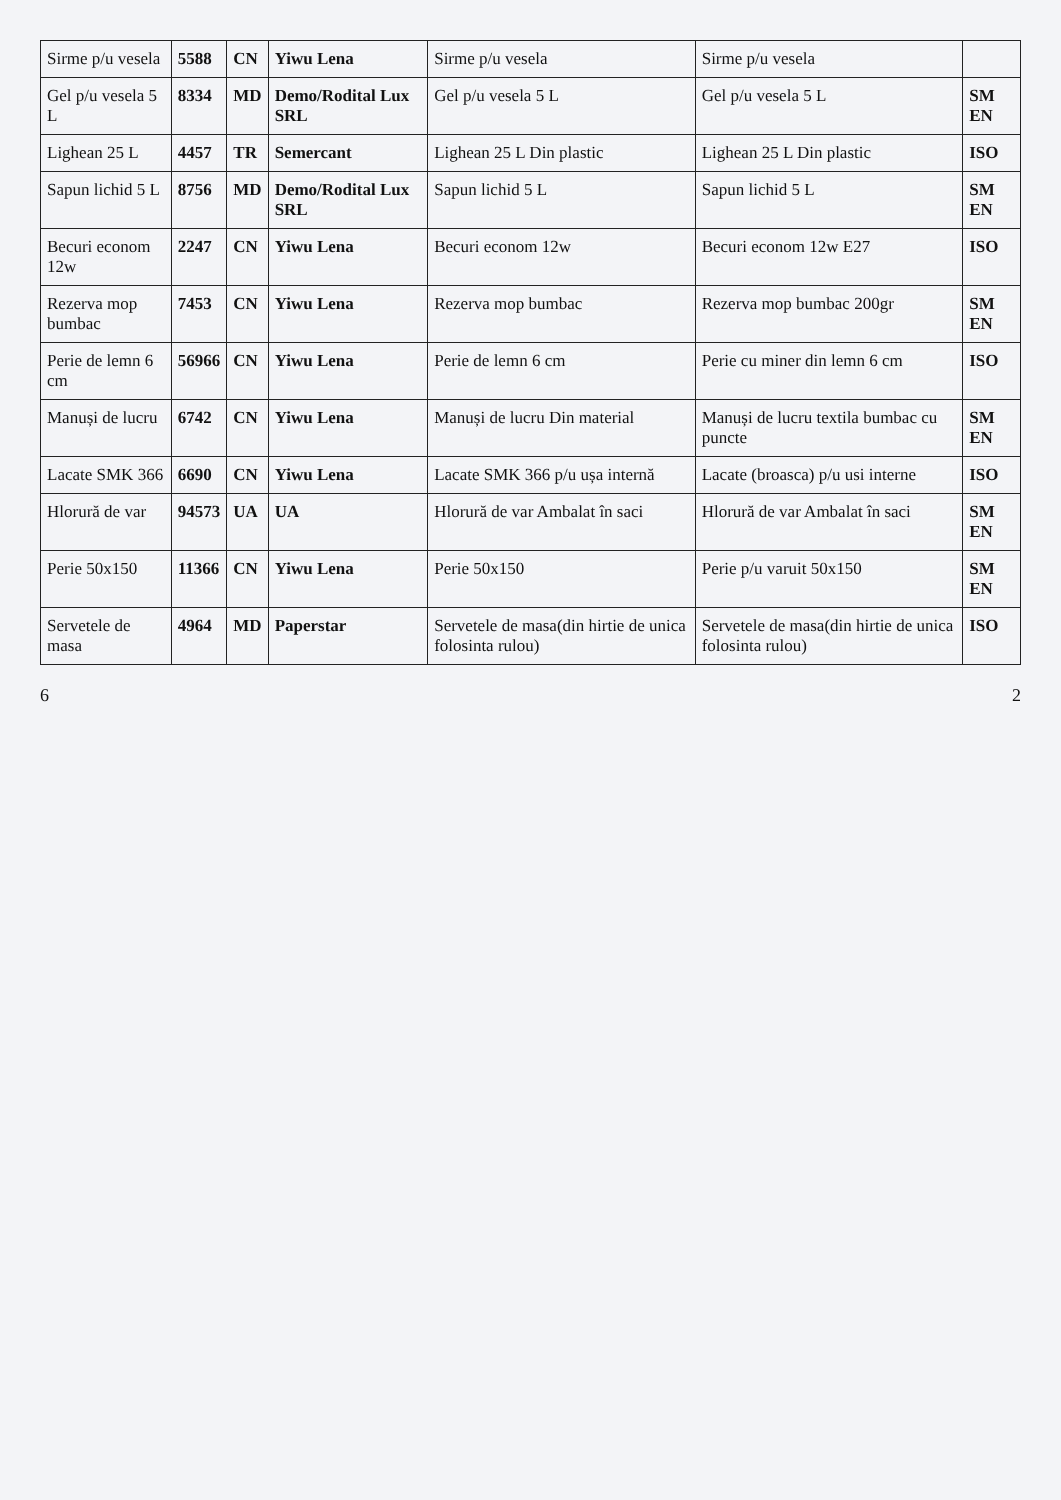| Sirme p/u vesela | 5588 | CN | Yiwu Lena | Sirme p/u vesela | Sirme p/u vesela | |
| Gel p/u vesela 5 L | 8334 | MD | Demo/Rodital Lux SRL | Gel p/u vesela 5 L | Gel p/u vesela 5 L | SM EN |
| Lighean 25 L | 4457 | TR | Semercant | Lighean 25 L Din plastic | Lighean 25 L Din plastic | ISO |
| Sapun lichid 5 L | 8756 | MD | Demo/Rodital Lux SRL | Sapun lichid 5 L | Sapun lichid 5 L | SM EN |
| Becuri econom 12w | 2247 | CN | Yiwu Lena | Becuri econom 12w | Becuri econom 12w E27 | ISO |
| Rezerva mop bumbac | 7453 | CN | Yiwu Lena | Rezerva mop bumbac | Rezerva mop bumbac 200gr | SM EN |
| Perie de lemn 6 cm | 56966 | CN | Yiwu Lena | Perie de lemn 6 cm | Perie cu miner din lemn 6 cm | ISO |
| Manuși de lucru | 6742 | CN | Yiwu Lena | Manuși de lucru Din material | Manuși de lucru textila bumbac cu puncte | SM EN |
| Lacate SMK 366 | 6690 | CN | Yiwu Lena | Lacate SMK 366 p/u ușa internă | Lacate (broasca) p/u usi interne | ISO |
| Hlorură de var | 94573 | UA | UA | Hlorură de var Ambalat în saci | Hlorură de var Ambalat în saci | SM EN |
| Perie 50x150 | 11366 | CN | Yiwu Lena | Perie 50x150 | Perie p/u varuit 50x150 | SM EN |
| Servetele de masa | 4964 | MD | Paperstar | Servetele de masa(din hirtie de unica folosinta rulou) | Servetele de masa(din hirtie de unica folosinta rulou) | ISO |
6 2